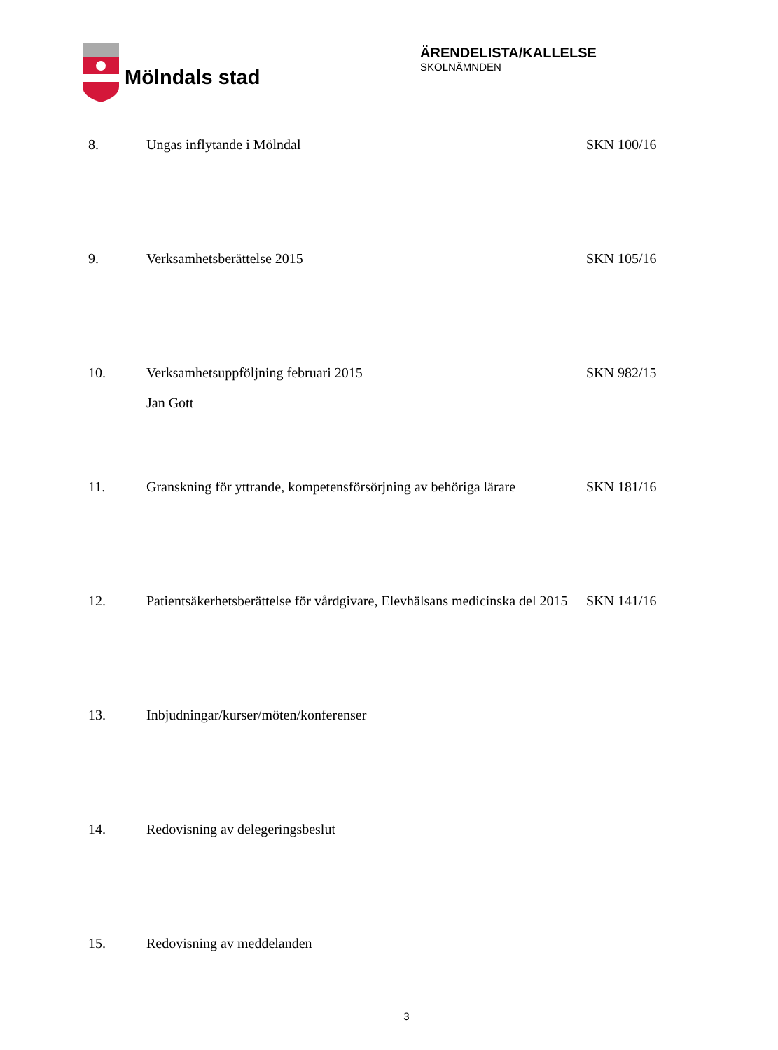Mölndals stad
ÄRENDELISTA/KALLELSE
SKOLNÄMNDEN
8. Ungas inflytande i Mölndal SKN 100/16
9. Verksamhetsberättelse 2015 SKN 105/16
10. Verksamhetsuppföljning februari 2015
Jan Gott
SKN 982/15
11. Granskning för yttrande, kompetensförsörjning av behöriga lärare
SKN 181/16
12. Patientsäkerhetsberättelse för vårdgivare, Elevhälsans medicinska del 2015
SKN 141/16
13. Inbjudningar/kurser/möten/konferenser
14. Redovisning av delegeringsbeslut
15. Redovisning av meddelanden
3